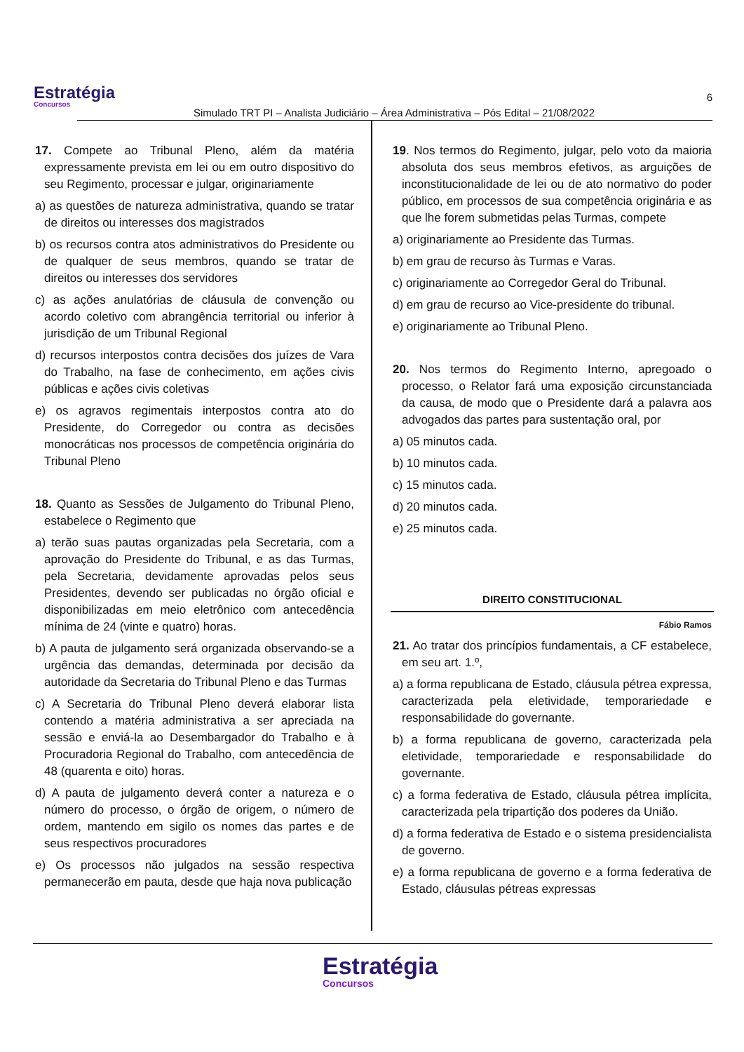Estratégia
Concursos
Simulado TRT PI – Analista Judiciário – Área Administrativa – Pós Edital – 21/08/2022
6
17. Compete ao Tribunal Pleno, além da matéria expressamente prevista em lei ou em outro dispositivo do seu Regimento, processar e julgar, originariamente
a) as questões de natureza administrativa, quando se tratar de direitos ou interesses dos magistrados
b) os recursos contra atos administrativos do Presidente ou de qualquer de seus membros, quando se tratar de direitos ou interesses dos servidores
c) as ações anulatórias de cláusula de convenção ou acordo coletivo com abrangência territorial ou inferior à jurisdição de um Tribunal Regional
d) recursos interpostos contra decisões dos juízes de Vara do Trabalho, na fase de conhecimento, em ações civis públicas e ações civis coletivas
e) os agravos regimentais interpostos contra ato do Presidente, do Corregedor ou contra as decisões monocráticas nos processos de competência originária do Tribunal Pleno
18. Quanto as Sessões de Julgamento do Tribunal Pleno, estabelece o Regimento que
a) terão suas pautas organizadas pela Secretaria, com a aprovação do Presidente do Tribunal, e as das Turmas, pela Secretaria, devidamente aprovadas pelos seus Presidentes, devendo ser publicadas no órgão oficial e disponibilizadas em meio eletrônico com antecedência mínima de 24 (vinte e quatro) horas.
b) A pauta de julgamento será organizada observando-se a urgência das demandas, determinada por decisão da autoridade da Secretaria do Tribunal Pleno e das Turmas
c) A Secretaria do Tribunal Pleno deverá elaborar lista contendo a matéria administrativa a ser apreciada na sessão e enviá-la ao Desembargador do Trabalho e à Procuradoria Regional do Trabalho, com antecedência de 48 (quarenta e oito) horas.
d) A pauta de julgamento deverá conter a natureza e o número do processo, o órgão de origem, o número de ordem, mantendo em sigilo os nomes das partes e de seus respectivos procuradores
e) Os processos não julgados na sessão respectiva permanecerão em pauta, desde que haja nova publicação
19. Nos termos do Regimento, julgar, pelo voto da maioria absoluta dos seus membros efetivos, as arguições de inconstitucionalidade de lei ou de ato normativo do poder público, em processos de sua competência originária e as que lhe forem submetidas pelas Turmas, compete
a) originariamente ao Presidente das Turmas.
b) em grau de recurso às Turmas e Varas.
c) originariamente ao Corregedor Geral do Tribunal.
d) em grau de recurso ao Vice-presidente do tribunal.
e) originariamente ao Tribunal Pleno.
20. Nos termos do Regimento Interno, apregoado o processo, o Relator fará uma exposição circunstanciada da causa, de modo que o Presidente dará a palavra aos advogados das partes para sustentação oral, por
a) 05 minutos cada.
b) 10 minutos cada.
c) 15 minutos cada.
d) 20 minutos cada.
e) 25 minutos cada.
DIREITO CONSTITUCIONAL
Fábio Ramos
21. Ao tratar dos princípios fundamentais, a CF estabelece, em seu art. 1.º,
a) a forma republicana de Estado, cláusula pétrea expressa, caracterizada pela eletividade, temporariedade e responsabilidade do governante.
b) a forma republicana de governo, caracterizada pela eletividade, temporariedade e responsabilidade do governante.
c) a forma federativa de Estado, cláusula pétrea implícita, caracterizada pela tripartição dos poderes da União.
d) a forma federativa de Estado e o sistema presidencialista de governo.
e) a forma republicana de governo e a forma federativa de Estado, cláusulas pétreas expressas
Estratégia
Concursos